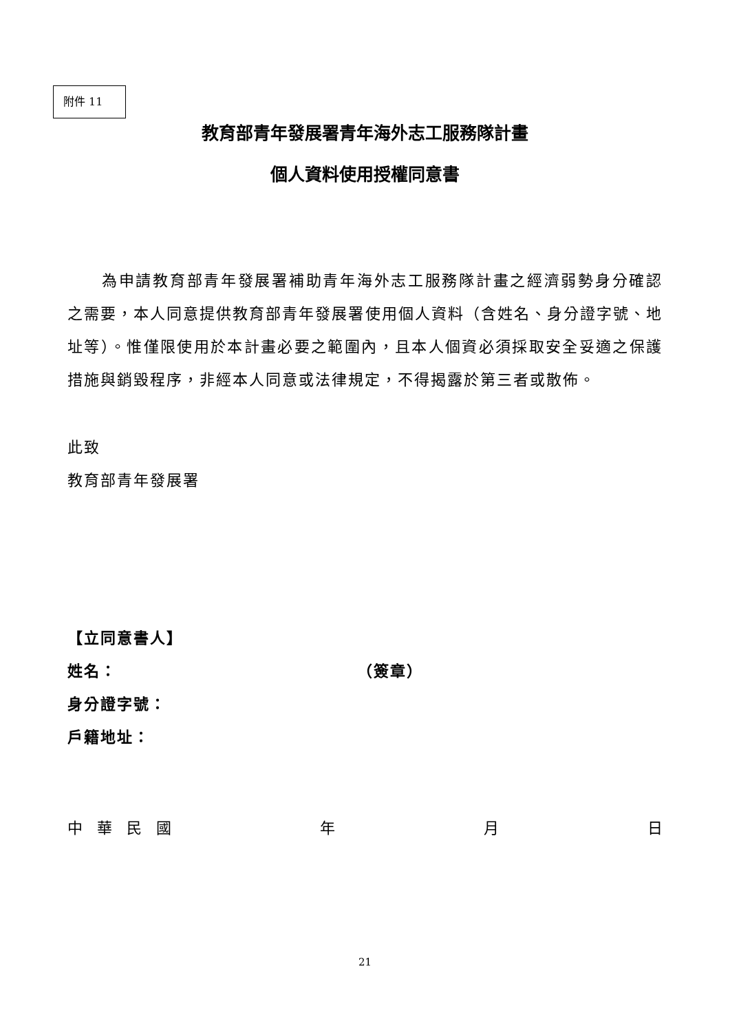附件 11
教育部青年發展署青年海外志工服務隊計畫
個人資料使用授權同意書
為申請教育部青年發展署補助青年海外志工服務隊計畫之經濟弱勢身分確認之需要，本人同意提供教育部青年發展署使用個人資料（含姓名、身分證字號、地址等）。惟僅限使用於本計畫必要之範圍內，且本人個資必須採取安全妥適之保護措施與銷毀程序，非經本人同意或法律規定，不得揭露於第三者或散佈。
此致
教育部青年發展署
【立同意書人】
姓名： （簽章）
身分證字號：
戶籍地址：
中 華 民 國 年 月 日
21